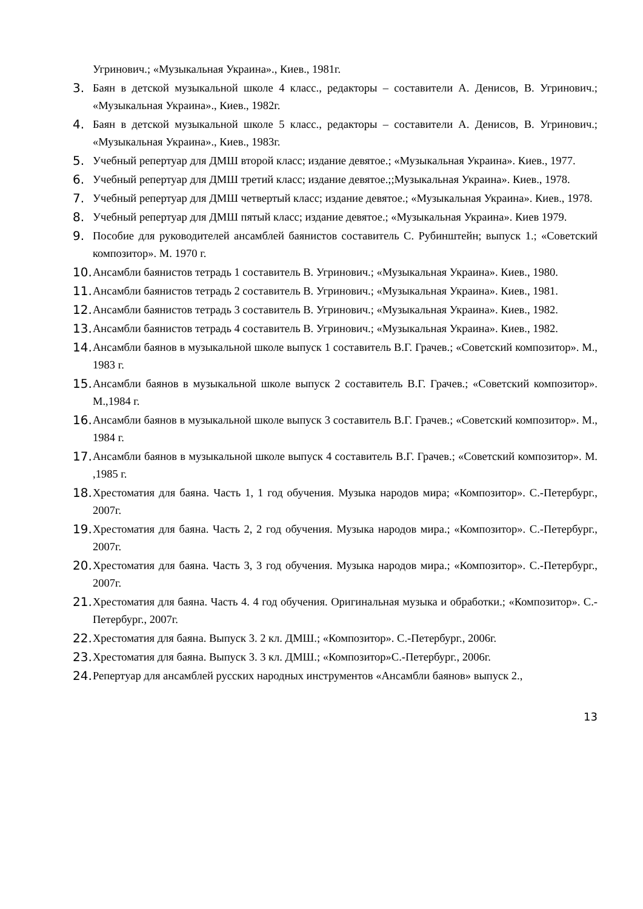Угринович.; «Музыкальная Украина»., Киев., 1981г.
3. Баян в детской музыкальной школе 4 класс., редакторы – составители А. Денисов, В. Угринович.; «Музыкальная Украина»., Киев., 1982г.
4. Баян в детской музыкальной школе 5 класс., редакторы – составители А. Денисов, В. Угринович.; «Музыкальная Украина»., Киев., 1983г.
5. Учебный репертуар для ДМШ второй класс; издание девятое.; «Музыкальная Украина». Киев., 1977.
6. Учебный репертуар для ДМШ третий класс; издание девятое.;;Музыкальная Украина». Киев., 1978.
7. Учебный репертуар для ДМШ четвертый класс; издание девятое.; «Музыкальная Украина». Киев., 1978.
8. Учебный репертуар для ДМШ пятый класс; издание девятое.; «Музыкальная Украина». Киев 1979.
9. Пособие для руководителей ансамблей баянистов составитель С. Рубинштейн; выпуск 1.; «Советский композитор». М. 1970 г.
10. Ансамбли баянистов тетрадь 1 составитель В. Угринович.; «Музыкальная Украина». Киев., 1980.
11. Ансамбли баянистов тетрадь 2 составитель В. Угринович.; «Музыкальная Украина». Киев., 1981.
12. Ансамбли баянистов тетрадь 3 составитель В. Угринович.; «Музыкальная Украина». Киев., 1982.
13. Ансамбли баянистов тетрадь 4 составитель В. Угринович.; «Музыкальная Украина». Киев., 1982.
14. Ансамбли баянов в музыкальной школе выпуск 1 составитель В.Г. Грачев.; «Советский композитор». М., 1983 г.
15. Ансамбли баянов в музыкальной школе выпуск 2 составитель В.Г. Грачев.; «Советский композитор». М.,1984 г.
16. Ансамбли баянов в музыкальной школе выпуск 3 составитель В.Г. Грачев.; «Советский композитор». М., 1984 г.
17. Ансамбли баянов в музыкальной школе выпуск 4 составитель В.Г. Грачев.; «Советский композитор». М. ,1985 г.
18. Хрестоматия для баяна. Часть 1, 1 год обучения. Музыка народов мира; «Композитор». С.-Петербург., 2007г.
19. Хрестоматия для баяна. Часть 2, 2 год обучения. Музыка народов мира.; «Композитор». С.-Петербург., 2007г.
20. Хрестоматия для баяна. Часть 3, 3 год обучения. Музыка народов мира.; «Композитор». С.-Петербург., 2007г.
21. Хрестоматия для баяна. Часть 4. 4 год обучения. Оригинальная музыка и обработки.; «Композитор». С.-Петербург., 2007г.
22. Хрестоматия для баяна. Выпуск 3. 2 кл. ДМШ.; «Композитор». С.-Петербург., 2006г.
23. Хрестоматия для баяна. Выпуск 3. 3 кл. ДМШ.; «Композитор»С.-Петербург., 2006г.
24. Репертуар для ансамблей русских народных инструментов «Ансамбли баянов» выпуск 2.,
13